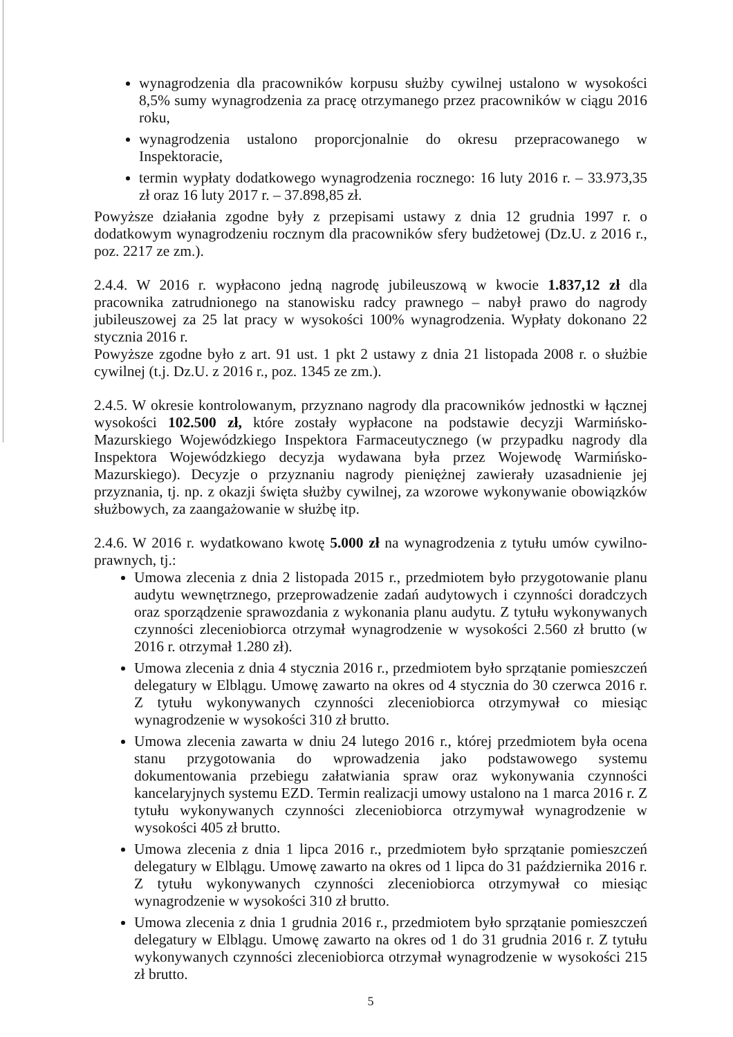wynagrodzenia dla pracowników korpusu służby cywilnej ustalono w wysokości 8,5% sumy wynagrodzenia za pracę otrzymanego przez pracowników w ciągu 2016 roku,
wynagrodzenia ustalono proporcjonalnie do okresu przepracowanego w Inspektoracie,
termin wypłaty dodatkowego wynagrodzenia rocznego: 16 luty 2016 r. – 33.973,35 zł oraz 16 luty 2017 r. – 37.898,85 zł.
Powyższe działania zgodne były z przepisami ustawy z dnia 12 grudnia 1997 r. o dodatkowym wynagrodzeniu rocznym dla pracowników sfery budżetowej (Dz.U. z 2016 r., poz. 2217 ze zm.).
2.4.4. W 2016 r. wypłacono jedną nagrodę jubileuszową w kwocie 1.837,12 zł dla pracownika zatrudnionego na stanowisku radcy prawnego – nabył prawo do nagrody jubileuszowej za 25 lat pracy w wysokości 100% wynagrodzenia. Wypłaty dokonano 22 stycznia 2016 r.
Powyższe zgodne było z art. 91 ust. 1 pkt 2 ustawy z dnia 21 listopada 2008 r. o służbie cywilnej (t.j. Dz.U. z 2016 r., poz. 1345 ze zm.).
2.4.5. W okresie kontrolowanym, przyznano nagrody dla pracowników jednostki w łącznej wysokości 102.500 zł, które zostały wypłacone na podstawie decyzji Warmińsko-Mazurskiego Wojewódzkiego Inspektora Farmaceutycznego (w przypadku nagrody dla Inspektora Wojewódzkiego decyzja wydawana była przez Wojewodę Warmińsko-Mazurskiego). Decyzje o przyznaniu nagrody pieniężnej zawierały uzasadnienie jej przyznania, tj. np. z okazji święta służby cywilnej, za wzorowe wykonywanie obowiązków służbowych, za zaangażowanie w służbę itp.
2.4.6. W 2016 r. wydatkowano kwotę 5.000 zł na wynagrodzenia z tytułu umów cywilno-prawnych, tj.:
Umowa zlecenia z dnia 2 listopada 2015 r., przedmiotem było przygotowanie planu audytu wewnętrznego, przeprowadzenie zadań audytowych i czynności doradczych oraz sporządzenie sprawozdania z wykonania planu audytu. Z tytułu wykonywanych czynności zleceniobiorca otrzymał wynagrodzenie w wysokości 2.560 zł brutto (w 2016 r. otrzymał 1.280 zł).
Umowa zlecenia z dnia 4 stycznia 2016 r., przedmiotem było sprzątanie pomieszczeń delegatury w Elblągu. Umowę zawarto na okres od 4 stycznia do 30 czerwca 2016 r. Z tytułu wykonywanych czynności zleceniobiorca otrzymywał co miesiąc wynagrodzenie w wysokości 310 zł brutto.
Umowa zlecenia zawarta w dniu 24 lutego 2016 r., której przedmiotem była ocena stanu przygotowania do wprowadzenia jako podstawowego systemu dokumentowania przebiegu załatwiania spraw oraz wykonywania czynności kancelaryjnych systemu EZD. Termin realizacji umowy ustalono na 1 marca 2016 r. Z tytułu wykonywanych czynności zleceniobiorca otrzymywał wynagrodzenie w wysokości 405 zł brutto.
Umowa zlecenia z dnia 1 lipca 2016 r., przedmiotem było sprzątanie pomieszczeń delegatury w Elblągu. Umowę zawarto na okres od 1 lipca do 31 października 2016 r. Z tytułu wykonywanych czynności zleceniobiorca otrzymywał co miesiąc wynagrodzenie w wysokości 310 zł brutto.
Umowa zlecenia z dnia 1 grudnia 2016 r., przedmiotem było sprzątanie pomieszczeń delegatury w Elblągu. Umowę zawarto na okres od 1 do 31 grudnia 2016 r. Z tytułu wykonywanych czynności zleceniobiorca otrzymał wynagrodzenie w wysokości 215 zł brutto.
5